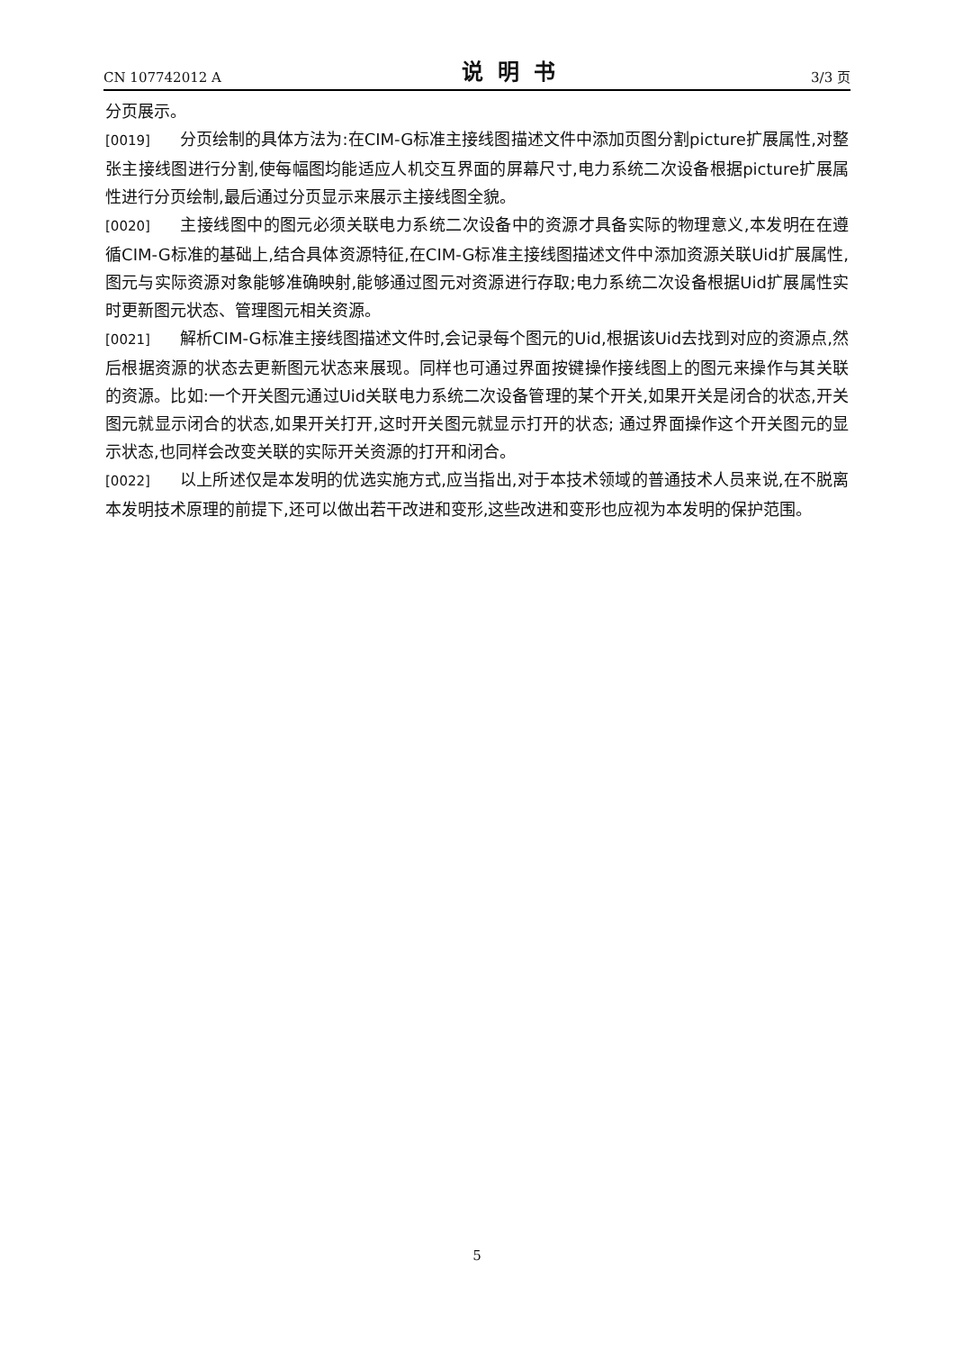CN 107742012 A 说明书 3/3 页
分页展示。
[0019] 分页绘制的具体方法为:在CIM-G标准主接线图描述文件中添加页图分割picture扩展属性,对整张主接线图进行分割,使每幅图均能适应人机交互界面的屏幕尺寸,电力系统二次设备根据picture扩展属性进行分页绘制,最后通过分页显示来展示主接线图全貌。
[0020] 主接线图中的图元必须关联电力系统二次设备中的资源才具备实际的物理意义,本发明在在遵循CIM-G标准的基础上,结合具体资源特征,在CIM-G标准主接线图描述文件中添加资源关联Uid扩展属性,图元与实际资源对象能够准确映射,能够通过图元对资源进行存取;电力系统二次设备根据Uid扩展属性实时更新图元状态、管理图元相关资源。
[0021] 解析CIM-G标准主接线图描述文件时,会记录每个图元的Uid,根据该Uid去找到对应的资源点,然后根据资源的状态去更新图元状态来展现。同样也可通过界面按键操作接线图上的图元来操作与其关联的资源。比如:一个开关图元通过Uid关联电力系统二次设备管理的某个开关,如果开关是闭合的状态,开关图元就显示闭合的状态,如果开关打开,这时开关图元就显示打开的状态; 通过界面操作这个开关图元的显示状态,也同样会改变关联的实际开关资源的打开和闭合。
[0022] 以上所述仅是本发明的优选实施方式,应当指出,对于本技术领域的普通技术人员来说,在不脱离本发明技术原理的前提下,还可以做出若干改进和变形,这些改进和变形也应视为本发明的保护范围。
5